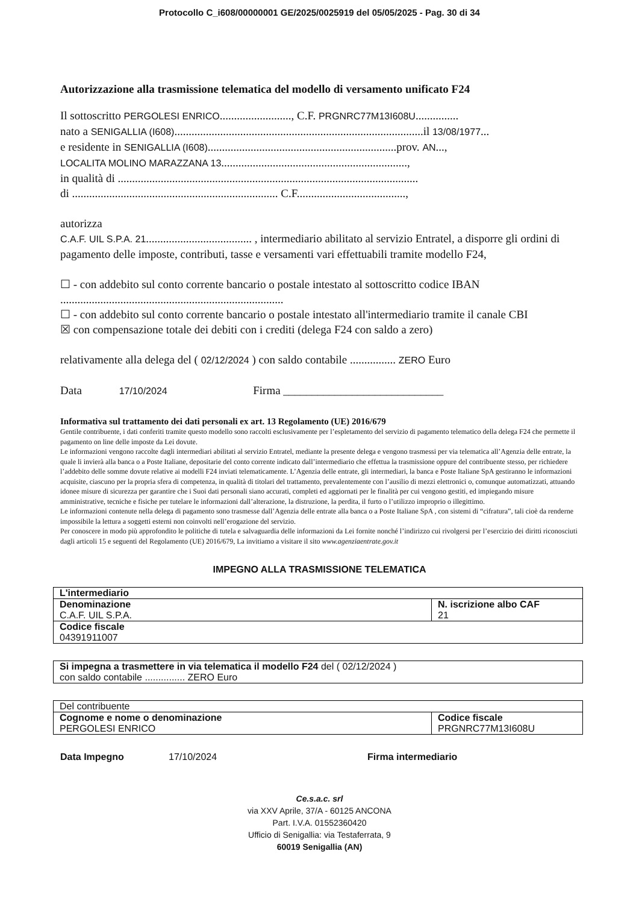Protocollo C_i608/00000001 GE/2025/0025919 del 05/05/2025 - Pag. 30 di 34
Autorizzazione alla trasmissione telematica del modello di versamento unificato F24
Il sottoscritto PERGOLESI ENRICO........................., C.F. PRGNRC77M13I608U...............
nato a SENIGALLIA (I608).......................................................................................il 13/08/1977...
e residente in SENIGALLIA (I608)..................................................................prov. AN...,
LOCALITA MOLINO MARAZZANA 13.................................................................,
in qualità di .........................................................................................................
di ........................................................................ C.F......................................,
autorizza
C.A.F. UIL S.P.A. 21..................................... , intermediario abilitato al servizio Entratel, a disporre gli ordini di pagamento delle imposte, contributi, tasse e versamenti vari effettuabili tramite modello F24,
☐ - con addebito sul conto corrente bancario o postale intestato al sottoscritto codice IBAN
..............................................................................
☐ - con addebito sul conto corrente bancario o postale intestato all'intermediario tramite il canale CBI
☒ con compensazione totale dei debiti con i crediti (delega F24 con saldo a zero)
relativamente alla delega del ( 02/12/2024 ) con saldo contabile ................ ZERO Euro
Data 17/10/2024 Firma ____________________________
Informativa sul trattamento dei dati personali ex art. 13 Regolamento (UE) 2016/679
Gentile contribuente, i dati conferiti tramite questo modello sono raccolti esclusivamente per l’espletamento del servizio di pagamento telematico della delega F24 che permette il pagamento on line delle imposte da Lei dovute.
Le informazioni vengono raccolte dagli intermediari abilitati al servizio Entratel, mediante la presente delega e vengono trasmessi per via telematica all’Agenzia delle entrate, la quale li invierà alla banca o a Poste Italiane, depositarie del conto corrente indicato dall’intermediario che effettua la trasmissione oppure del contribuente stesso, per richiedere l’addebito delle somme dovute relative ai modelli F24 inviati telematicamente. L’Agenzia delle entrate, gli intermediari, la banca e Poste Italiane SpA gestiranno le informazioni acquisite, ciascuno per la propria sfera di competenza, in qualità di titolari del trattamento, prevalentemente con l’ausilio di mezzi elettronici o, comunque automatizzati, attuando idonee misure di sicurezza per garantire che i Suoi dati personali siano accurati, completi ed aggiornati per le finalità per cui vengono gestiti, ed impiegando misure amministrative, tecniche e fisiche per tutelare le informazioni dall’alterazione, la distruzione, la perdita, il furto o l’utilizzo improprio o illegittimo.
Le informazioni contenute nella delega di pagamento sono trasmesse dall’Agenzia delle entrate alla banca o a Poste Italiane SpA , con sistemi di “cifratura”, tali cioè da renderne impossibile la lettura a soggetti esterni non coinvolti nell’erogazione del servizio.
Per conoscere in modo più approfondito le politiche di tutela e salvaguardia delle informazioni da Lei fornite nonché l’indirizzo cui rivolgersi per l’esercizio dei diritti riconosciuti dagli articoli 15 e seguenti del Regolamento (UE) 2016/679, La invitiamo a visitare il sito www.agenziaentrate.gov.it
IMPEGNO ALLA TRASMISSIONE TELEMATICA
| L'intermediario | |
| Denominazione C.A.F. UIL S.P.A. | N. iscrizione albo CAF 21 |
| Codice fiscale 04391911007 | |
| Si impegna a trasmettere in via telematica il modello F24 del ( 02/12/2024 ) con saldo contabile ............... ZERO Euro |
| Del contribuente | |
| Cognome e nome o denominazione PERGOLESI ENRICO | Codice fiscale PRGNRC77M13I608U |
Data Impegno 17/10/2024 Firma intermediario
Ce.s.a.c. srl
via XXV Aprile, 37/A - 60125 ANCONA
Part. I.V.A. 01552360420
Ufficio di Senigallia: via Testaferrata, 9
60019 Senigallia (AN)